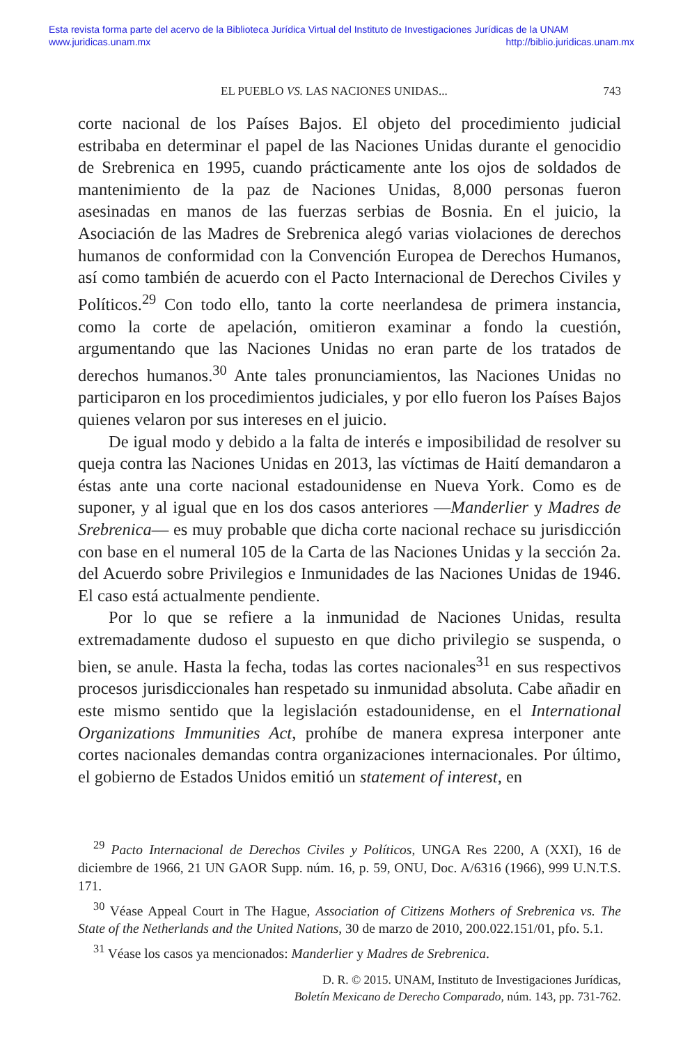Esta revista forma parte del acervo de la Biblioteca Jurídica Virtual del Instituto de Investigaciones Jurídicas de la UNAM
www.juridicas.unam.mx http://biblio.juridicas.unam.mx
EL PUEBLO VS. LAS NACIONES UNIDAS... 743
corte nacional de los Países Bajos. El objeto del procedimiento judicial estribaba en determinar el papel de las Naciones Unidas durante el genocidio de Srebrenica en 1995, cuando prácticamente ante los ojos de soldados de mantenimiento de la paz de Naciones Unidas, 8,000 personas fueron asesinadas en manos de las fuerzas serbias de Bosnia. En el juicio, la Asociación de las Madres de Srebrenica alegó varias violaciones de derechos humanos de conformidad con la Convención Europea de Derechos Humanos, así como también de acuerdo con el Pacto Internacional de Derechos Civiles y Políticos.<sup>29</sup> Con todo ello, tanto la corte neerlandesa de primera instancia, como la corte de apelación, omitieron examinar a fondo la cuestión, argumentando que las Naciones Unidas no eran parte de los tratados de derechos humanos.<sup>30</sup> Ante tales pronunciamientos, las Naciones Unidas no participaron en los procedimientos judiciales, y por ello fueron los Países Bajos quienes velaron por sus intereses en el juicio.
De igual modo y debido a la falta de interés e imposibilidad de resolver su queja contra las Naciones Unidas en 2013, las víctimas de Haití demandaron a éstas ante una corte nacional estadounidense en Nueva York. Como es de suponer, y al igual que en los dos casos anteriores —Manderlier y Madres de Srebrenica— es muy probable que dicha corte nacional rechace su jurisdicción con base en el numeral 105 de la Carta de las Naciones Unidas y la sección 2a. del Acuerdo sobre Privilegios e Inmunidades de las Naciones Unidas de 1946. El caso está actualmente pendiente.
Por lo que se refiere a la inmunidad de Naciones Unidas, resulta extremadamente dudoso el supuesto en que dicho privilegio se suspenda, o bien, se anule. Hasta la fecha, todas las cortes nacionales<sup>31</sup> en sus respectivos procesos jurisdiccionales han respetado su inmunidad absoluta. Cabe añadir en este mismo sentido que la legislación estadounidense, en el International Organizations Immunities Act, prohíbe de manera expresa interponer ante cortes nacionales demandas contra organizaciones internacionales. Por último, el gobierno de Estados Unidos emitió un statement of interest, en
<sup>29</sup> Pacto Internacional de Derechos Civiles y Políticos, UNGA Res 2200, A (XXI), 16 de diciembre de 1966, 21 UN GAOR Supp. núm. 16, p. 59, ONU, Doc. A/6316 (1966), 999 U.N.T.S. 171.
<sup>30</sup> Véase Appeal Court in The Hague, Association of Citizens Mothers of Srebrenica vs. The State of the Netherlands and the United Nations, 30 de marzo de 2010, 200.022.151/01, pfo. 5.1.
<sup>31</sup> Véase los casos ya mencionados: Manderlier y Madres de Srebrenica.
D. R. © 2015. UNAM, Instituto de Investigaciones Jurídicas,
Boletín Mexicano de Derecho Comparado, núm. 143, pp. 731-762.